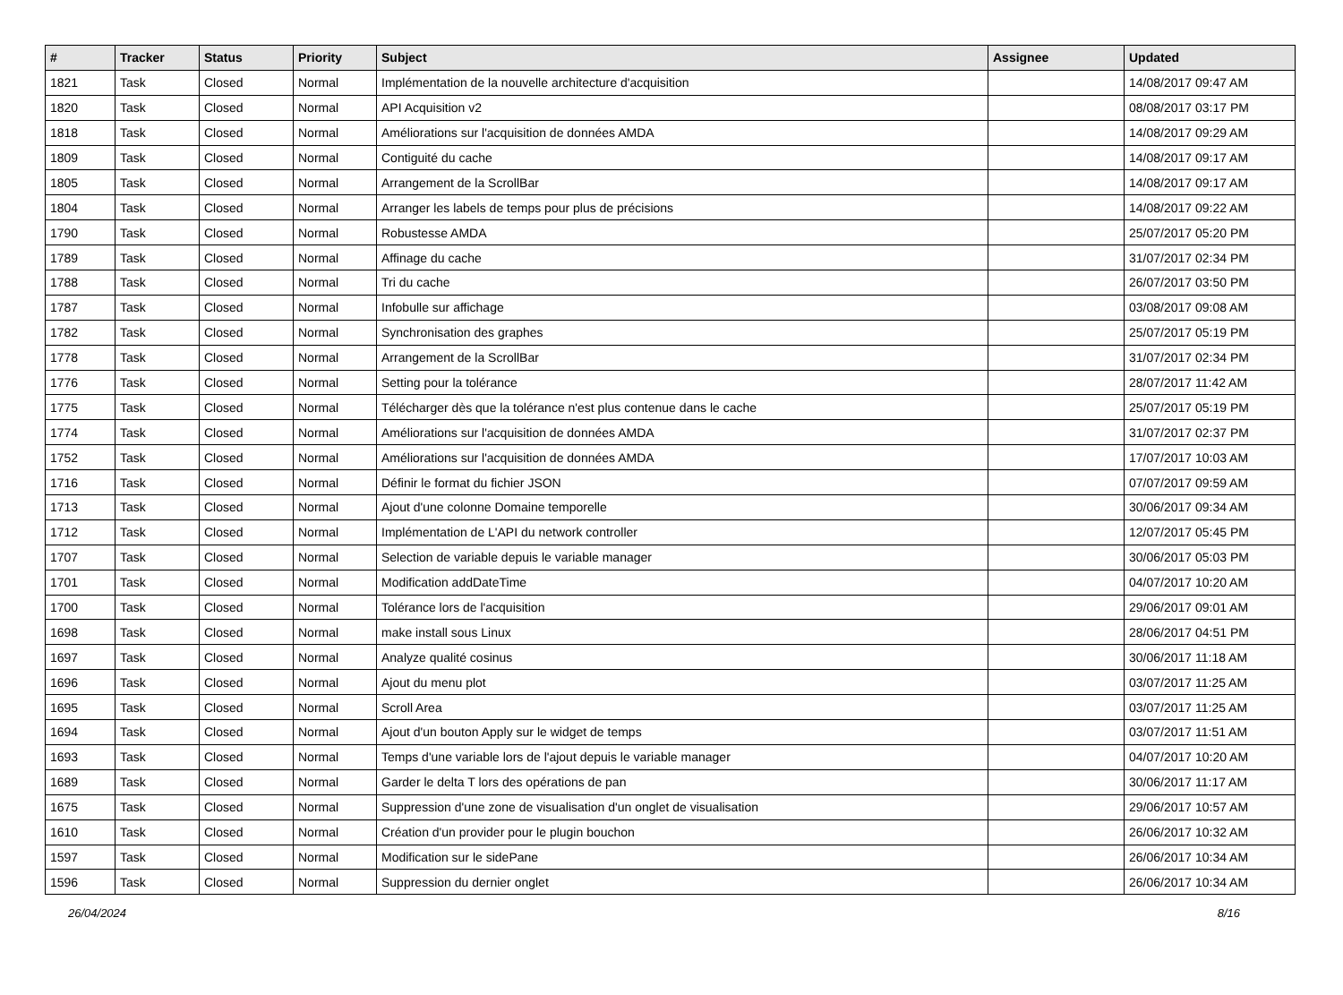| # | Tracker | Status | Priority | Subject | Assignee | Updated |
| --- | --- | --- | --- | --- | --- | --- |
| 1821 | Task | Closed | Normal | Implémentation de la nouvelle architecture d'acquisition | | 14/08/2017 09:47 AM |
| 1820 | Task | Closed | Normal | API Acquisition v2 | | 08/08/2017 03:17 PM |
| 1818 | Task | Closed | Normal | Améliorations sur l'acquisition de données AMDA | | 14/08/2017 09:29 AM |
| 1809 | Task | Closed | Normal | Contiguité du cache | | 14/08/2017 09:17 AM |
| 1805 | Task | Closed | Normal | Arrangement de la ScrollBar | | 14/08/2017 09:17 AM |
| 1804 | Task | Closed | Normal | Arranger les labels de temps pour plus de précisions | | 14/08/2017 09:22 AM |
| 1790 | Task | Closed | Normal | Robustesse AMDA | | 25/07/2017 05:20 PM |
| 1789 | Task | Closed | Normal | Affinage du cache | | 31/07/2017 02:34 PM |
| 1788 | Task | Closed | Normal | Tri du cache | | 26/07/2017 03:50 PM |
| 1787 | Task | Closed | Normal | Infobulle sur affichage | | 03/08/2017 09:08 AM |
| 1782 | Task | Closed | Normal | Synchronisation des graphes | | 25/07/2017 05:19 PM |
| 1778 | Task | Closed | Normal | Arrangement de la ScrollBar | | 31/07/2017 02:34 PM |
| 1776 | Task | Closed | Normal | Setting pour la tolérance | | 28/07/2017 11:42 AM |
| 1775 | Task | Closed | Normal | Télécharger dès que la tolérance n'est plus contenue dans le cache | | 25/07/2017 05:19 PM |
| 1774 | Task | Closed | Normal | Améliorations sur l'acquisition de données AMDA | | 31/07/2017 02:37 PM |
| 1752 | Task | Closed | Normal | Améliorations sur l'acquisition de données AMDA | | 17/07/2017 10:03 AM |
| 1716 | Task | Closed | Normal | Définir le format du fichier JSON | | 07/07/2017 09:59 AM |
| 1713 | Task | Closed | Normal | Ajout d'une colonne Domaine temporelle | | 30/06/2017 09:34 AM |
| 1712 | Task | Closed | Normal | Implémentation de L'API du network controller | | 12/07/2017 05:45 PM |
| 1707 | Task | Closed | Normal | Selection de variable depuis le variable manager | | 30/06/2017 05:03 PM |
| 1701 | Task | Closed | Normal | Modification addDateTime | | 04/07/2017 10:20 AM |
| 1700 | Task | Closed | Normal | Tolérance lors de l'acquisition | | 29/06/2017 09:01 AM |
| 1698 | Task | Closed | Normal | make install sous Linux | | 28/06/2017 04:51 PM |
| 1697 | Task | Closed | Normal | Analyze qualité cosinus | | 30/06/2017 11:18 AM |
| 1696 | Task | Closed | Normal | Ajout du menu plot | | 03/07/2017 11:25 AM |
| 1695 | Task | Closed | Normal | Scroll Area | | 03/07/2017 11:25 AM |
| 1694 | Task | Closed | Normal | Ajout d'un bouton Apply sur le widget de temps | | 03/07/2017 11:51 AM |
| 1693 | Task | Closed | Normal | Temps d'une variable lors de l'ajout depuis le variable manager | | 04/07/2017 10:20 AM |
| 1689 | Task | Closed | Normal | Garder le delta T lors des opérations de pan | | 30/06/2017 11:17 AM |
| 1675 | Task | Closed | Normal | Suppression d'une zone de visualisation d'un onglet de visualisation | | 29/06/2017 10:57 AM |
| 1610 | Task | Closed | Normal | Création d'un provider pour le plugin bouchon | | 26/06/2017 10:32 AM |
| 1597 | Task | Closed | Normal | Modification sur le sidePane | | 26/06/2017 10:34 AM |
| 1596 | Task | Closed | Normal | Suppression du dernier onglet | | 26/06/2017 10:34 AM |
26/04/2024 8/16